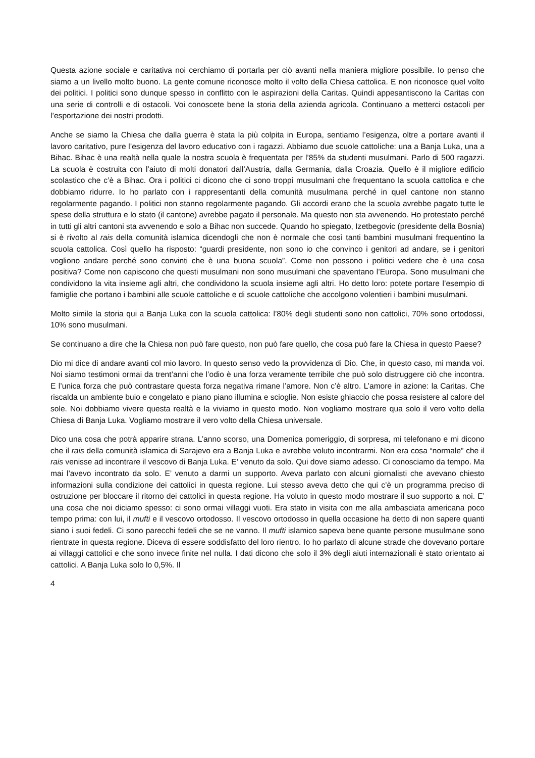Questa azione sociale e caritativa noi cerchiamo di portarla per ciò avanti nella maniera migliore possibile. Io penso che siamo a un livello molto buono. La gente comune riconosce molto il volto della Chiesa cattolica. E non riconosce quel volto dei politici. I politici sono dunque spesso in conflitto con le aspirazioni della Caritas. Quindi appesantiscono la Caritas con una serie di controlli e di ostacoli. Voi conoscete bene la storia della azienda agricola. Continuano a metterci ostacoli per l’esportazione dei nostri prodotti.
Anche se siamo la Chiesa che dalla guerra è stata la più colpita in Europa, sentiamo l’esigenza, oltre a portare avanti il lavoro caritativo, pure l’esigenza del lavoro educativo con i ragazzi. Abbiamo due scuole cattoliche: una a Banja Luka, una a Bihac. Bihac è una realtà nella quale la nostra scuola è frequentata per l’85% da studenti musulmani. Parlo di 500 ragazzi. La scuola è costruita con l’aiuto di molti donatori dall’Austria, dalla Germania, dalla Croazia. Quello è il migliore edificio scolastico che c’è a Bihac. Ora i politici ci dicono che ci sono troppi musulmani che frequentano la scuola cattolica e che dobbiamo ridurre. Io ho parlato con i rappresentanti della comunità musulmana perché in quel cantone non stanno regolarmente pagando. I politici non stanno regolarmente pagando. Gli accordi erano che la scuola avrebbe pagato tutte le spese della struttura e lo stato (il cantone) avrebbe pagato il personale. Ma questo non sta avvenendo. Ho protestato perché in tutti gli altri cantoni sta avvenendo e solo a Bihac non succede. Quando ho spiegato, Izetbegovic (presidente della Bosnia) si è rivolto al rais della comunità islamica dicendogli che non è normale che così tanti bambini musulmani frequentino la scuola cattolica. Così quello ha risposto: “guardi presidente, non sono io che convinco i genitori ad andare, se i genitori vogliono andare perché sono convinti che è una buona scuola”. Come non possono i politici vedere che è una cosa positiva? Come non capiscono che questi musulmani non sono musulmani che spaventano l’Europa. Sono musulmani che condividono la vita insieme agli altri, che condividono la scuola insieme agli altri. Ho detto loro: potete portare l’esempio di famiglie che portano i bambini alle scuole cattoliche e di scuole cattoliche che accolgono volentieri i bambini musulmani.
Molto simile la storia qui a Banja Luka con la scuola cattolica: l’80% degli studenti sono non cattolici, 70% sono ortodossi, 10% sono musulmani.
Se continuano a dire che la Chiesa non può fare questo, non può fare quello, che cosa può fare la Chiesa in questo Paese?
Dio mi dice di andare avanti col mio lavoro. In questo senso vedo la provvidenza di Dio. Che, in questo caso, mi manda voi. Noi siamo testimoni ormai da trent’anni che l’odio è una forza veramente terribile che può solo distruggere ciò che incontra. E l’unica forza che può contrastare questa forza negativa rimane l’amore. Non c’è altro. L’amore in azione: la Caritas. Che riscalda un ambiente buio e congelato e piano piano illumina e scioglie. Non esiste ghiaccio che possa resistere al calore del sole. Noi dobbiamo vivere questa realtà e la viviamo in questo modo. Non vogliamo mostrare qua solo il vero volto della Chiesa di Banja Luka. Vogliamo mostrare il vero volto della Chiesa universale.
Dico una cosa che potrà apparire strana. L’anno scorso, una Domenica pomeriggio, di sorpresa, mi telefonano e mi dicono che il rais della comunità islamica di Sarajevo era a Banja Luka e avrebbe voluto incontrarmi. Non era cosa “normale” che il rais venisse ad incontrare il vescovo di Banja Luka. E’ venuto da solo. Qui dove siamo adesso. Ci conosciamo da tempo. Ma mai l’avevo incontrato da solo. E’ venuto a darmi un supporto. Aveva parlato con alcuni giornalisti che avevano chiesto informazioni sulla condizione dei cattolici in questa regione. Lui stesso aveva detto che qui c’è un programma preciso di ostruzione per bloccare il ritorno dei cattolici in questa regione. Ha voluto in questo modo mostrare il suo supporto a noi. E’ una cosa che noi diciamo spesso: ci sono ormai villaggi vuoti. Era stato in visita con me alla ambasciata americana poco tempo prima: con lui, il mufti e il vescovo ortodosso. Il vescovo ortodosso in quella occasione ha detto di non sapere quanti siano i suoi fedeli. Ci sono parecchi fedeli che se ne vanno. Il mufti islamico sapeva bene quante persone musulmane sono rientrate in questa regione. Diceva di essere soddisfatto del loro rientro. Io ho parlato di alcune strade che dovevano portare ai villaggi cattolici e che sono invece finite nel nulla. I dati dicono che solo il 3% degli aiuti internazionali è stato orientato ai cattolici. A Banja Luka solo lo 0,5%. Il
4